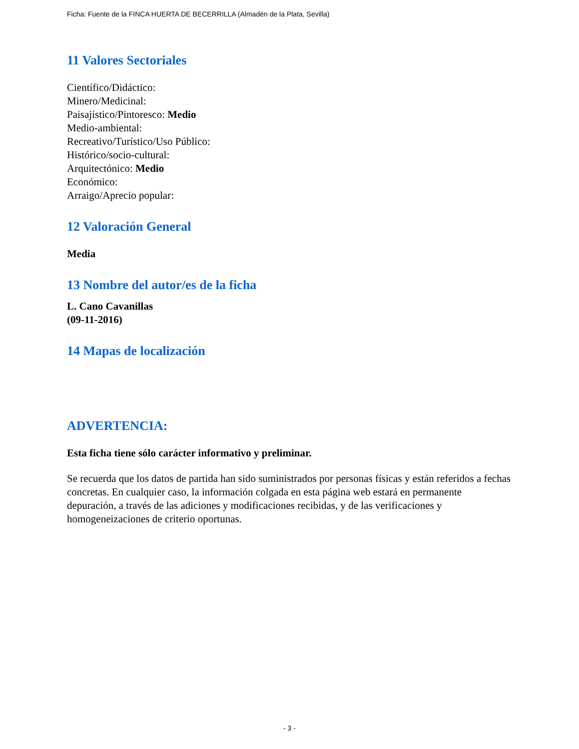Ficha: Fuente de la FINCA HUERTA DE BECERRILLA (Almadén de la Plata, Sevilla)
11 Valores Sectoriales
Científico/Didáctico:
Minero/Medicinal:
Paisajístico/Pintoresco: Medio
Medio-ambiental:
Recreativo/Turístico/Uso Público:
Histórico/socio-cultural:
Arquitectónico: Medio
Económico:
Arraigo/Aprecio popular:
12 Valoración General
Media
13 Nombre del autor/es de la ficha
L. Cano Cavanillas
(09-11-2016)
14 Mapas de localización
ADVERTENCIA:
Esta ficha tiene sólo carácter informativo y preliminar.
Se recuerda que los datos de partida han sido suministrados por personas físicas y están referidos a fechas concretas. En cualquier caso, la información colgada en esta página web estará en permanente depuración, a través de las adiciones y modificaciones recibidas, y de las verificaciones y homogeneizaciones de criterio oportunas.
- 3 -